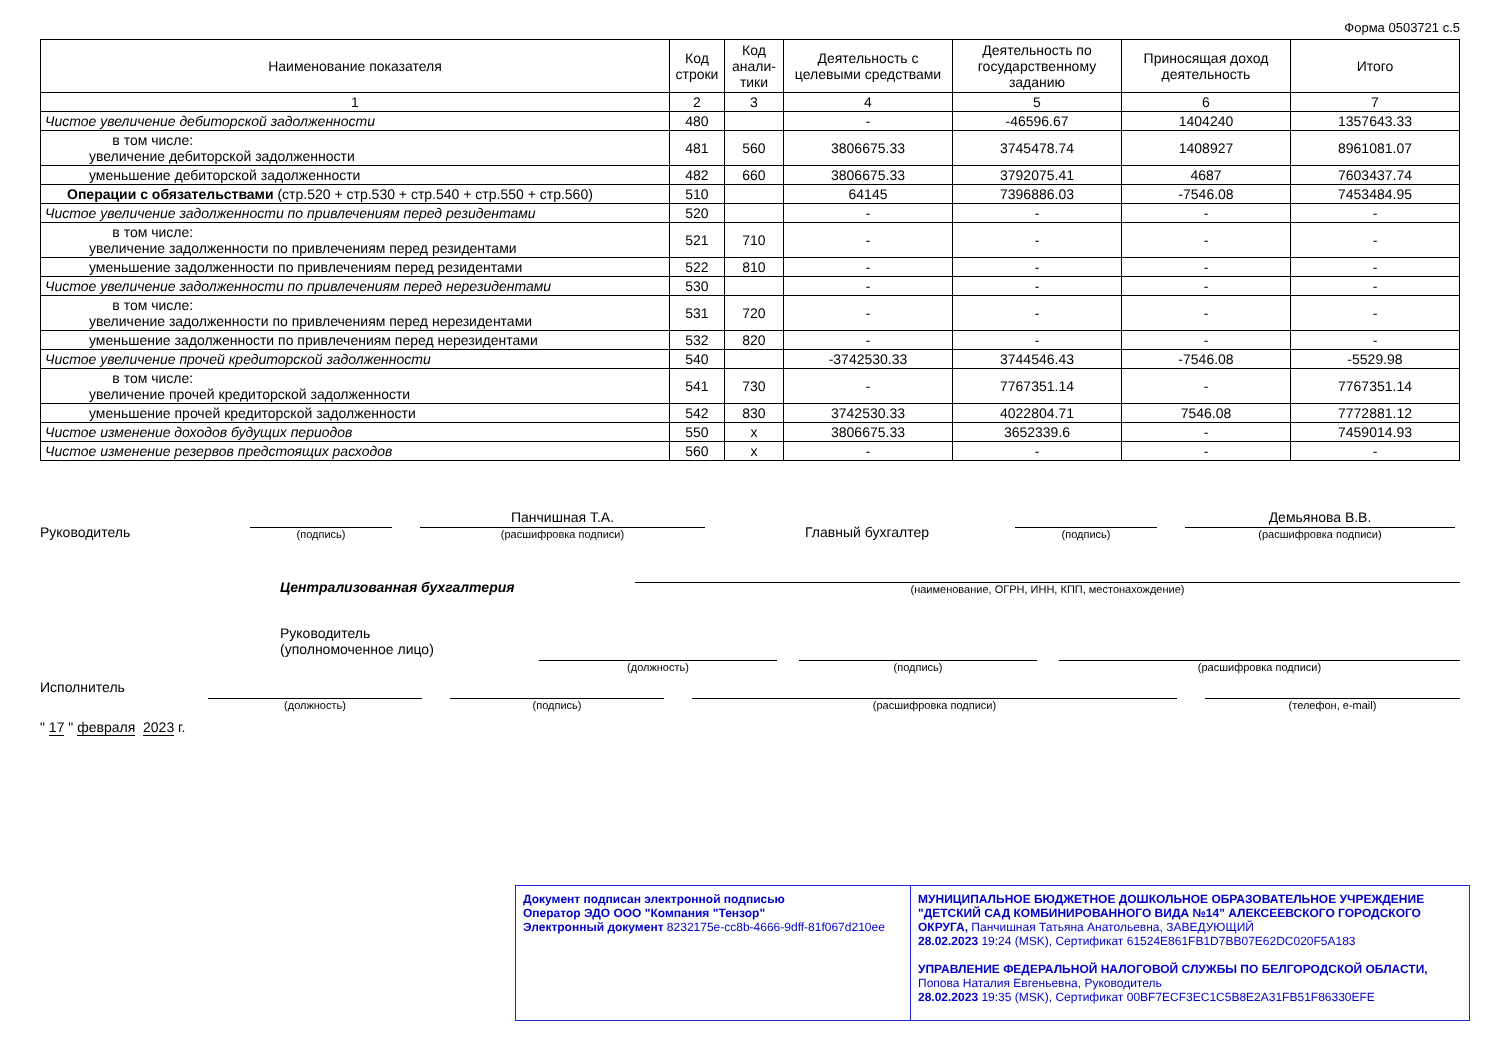Форма 0503721 с.5
| Наименование показателя | Код строки | Код анали-тики | Деятельность с целевыми средствами | Деятельность по государственному заданию | Приносящая доход деятельность | Итого |
| --- | --- | --- | --- | --- | --- | --- |
| 1 | 2 | 3 | 4 | 5 | 6 | 7 |
| Чистое увеличение дебиторской задолженности | 480 | | - | -46596.67 | 1404240 | 1357643.33 |
| в том числе: увеличение дебиторской задолженности | 481 | 560 | 3806675.33 | 3745478.74 | 1408927 | 8961081.07 |
| уменьшение дебиторской задолженности | 482 | 660 | 3806675.33 | 3792075.41 | 4687 | 7603437.74 |
| Операции с обязательствами (стр.520 + стр.530 + стр.540 + стр.550 + стр.560) | 510 | | 64145 | 7396886.03 | -7546.08 | 7453484.95 |
| Чистое увеличение задолженности по привлечениям перед резидентами | 520 | | - | - | - | - |
| в том числе: увеличение задолженности по привлечениям перед резидентами | 521 | 710 | - | - | - | - |
| уменьшение задолженности по привлечениям перед резидентами | 522 | 810 | - | - | - | - |
| Чистое увеличение задолженности по привлечениям перед нерезидентами | 530 | | - | - | - | - |
| в том числе: увеличение задолженности по привлечениям перед нерезидентами | 531 | 720 | - | - | - | - |
| уменьшение задолженности по привлечениям перед нерезидентами | 532 | 820 | - | - | - | - |
| Чистое увеличение прочей кредиторской задолженности | 540 | | -3742530.33 | 3744546.43 | -7546.08 | -5529.98 |
| в том числе: увеличение прочей кредиторской задолженности | 541 | 730 | - | 7767351.14 | - | 7767351.14 |
| уменьшение прочей кредиторской задолженности | 542 | 830 | 3742530.33 | 4022804.71 | 7546.08 | 7772881.12 |
| Чистое изменение доходов будущих периодов | 550 | x | 3806675.33 | 3652339.6 | - | 7459014.93 |
| Чистое изменение резервов предстоящих расходов | 560 | x | - | - | - | - |
Руководитель
(подпись)
Панчишная Т.А.
(расшифровка подписи)
Главный бухгалтер
(подпись)
Демьянова В.В.
(расшифровка подписи)
Централизованная бухгалтерия
(наименование, ОГРН, ИНН, КПП, местонахождение)
Руководитель
(уполномоченное лицо)
(должность)
(подпись)
(расшифровка подписи)
Исполнитель
(должность)
(подпись)
(расшифровка подписи)
(телефон, e-mail)
" 17 " февраля 2023 г.
Документ подписан электронной подписью
Оператор ЭДО ООО "Компания "Тензор"
Электронный документ 8232175e-cc8b-4666-9dff-81f067d210ee
МУНИЦИПАЛЬНОЕ БЮДЖЕТНОЕ ДОШКОЛЬНОЕ ОБРАЗОВАТЕЛЬНОЕ УЧРЕЖДЕНИЕ "ДЕТСКИЙ САД КОМБИНИРОВАННОГО ВИДА №14" АЛЕКСЕЕВСКОГО ГОРОДСКОГО ОКРУГА, Панчишная Татьяна Анатольевна, ЗАВЕДУЮЩИЙ
28.02.2023 19:24 (MSK), Сертификат 61524E861FB1D7BB07E62DC020F5A183
УПРАВЛЕНИЕ ФЕДЕРАЛЬНОЙ НАЛОГОВОЙ СЛУЖБЫ ПО БЕЛГОРОДСКОЙ ОБЛАСТИ,
Попова Наталия Евгеньевна, Руководитель
28.02.2023 19:35 (MSK), Сертификат 00BF7ECF3EC1C5B8E2A31FB51F86330EFE